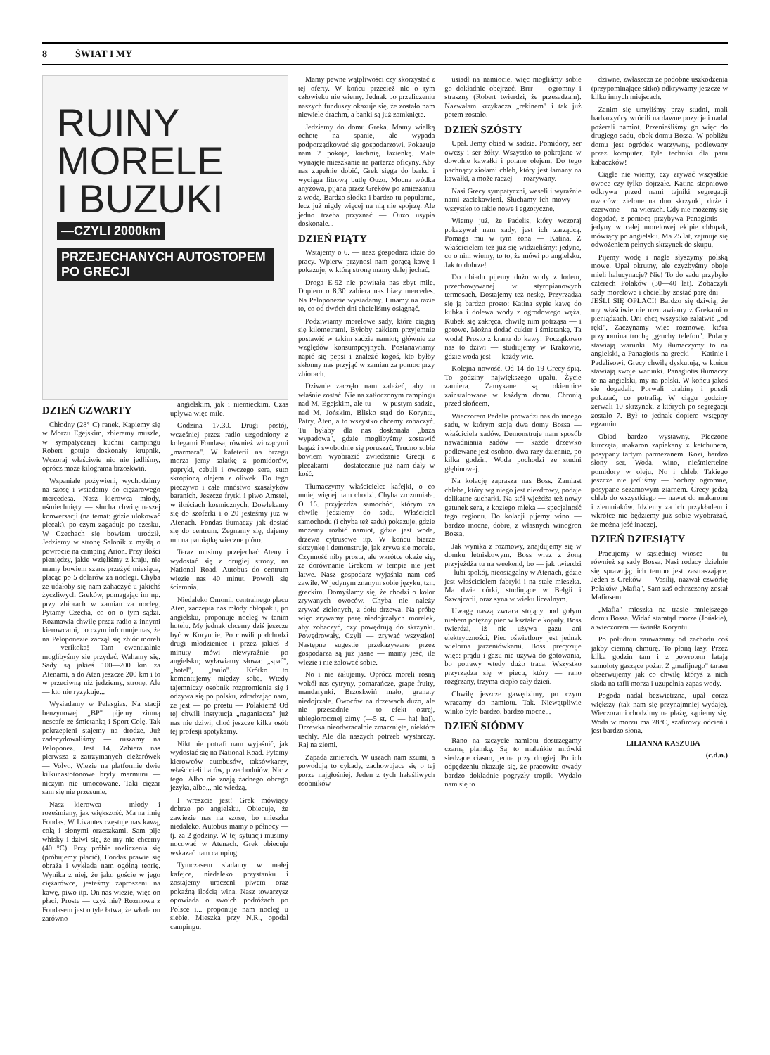8 ŚWIAT I MY
RUINY
MORELE
I BUZUKI
—CZYLI 2000km
PRZEJECHANYCH AUTOSTOPEM PO GRECJI
DZIEŃ CZWARTY
Chłodny (28° C) ranek. Kąpiemy się w Morzu Egejskim, zbieramy muszle, w sympatycznej kuchni campingu Robert gotuje doskonały krupnik. Wczoraj właściwie nic nie jedliśmy, oprócz może kilograma brzoskwiń.
Wspaniale pożywieni, wychodzimy na szosę i wsiadamy do ciężarowego mercedesa. Nasz kierowca młody, uśmiechnięty — słucha chwilę naszej konwersacji (na temat: gdzie ulokować plecak), po czym zagaduje po czesku. W Czechach się bowiem urodził. Jedziemy w stronę Salonik z myślą o powrocie na camping Arion. Przy ilości pieniędzy, jakie wzięliśmy z kraju, nie mamy bowiem szans przeżyć miesiąca, płacąc po 5 dolarów za noclegi. Chyba że udałoby się nam zahaczyć u jakichś życzliwych Greków, pomagając im np. przy zbiorach w zamian za nocleg. Pytamy Czecha, co on o tym sądzi. Rozmawia chwilę przez radio z innymi kierowcami, po czym informuje nas, że na Peloponezie zaczął się zbiór moreli — verikoka! Tam ewentualnie moglibyśmy się przydać. Wahamy się. Sady są jakieś 100—200 km za Atenami, a do Aten jeszcze 200 km i to w przeciwną niż jedziemy, stronę. Ale — kto nie ryzykuje...
Wysiadamy w Pelasgias. Na stacji benzynowej „BP" pijemy zimną nescafe ze śmietanką i Sport-Colę. Tak pokrzepieni stajemy na drodze. Już zadecydowaliśmy — ruszamy na Peloponez. Jest 14. Zabiera nas pierwsza z zatrzymanych ciężarówek — Volvo. Wiezie na platformie dwie kilkunastotonowe bryły marmuru — niczym nie umocowane. Taki ciężar sam się nie przesunie.
Nasz kierowca — młody i roześmiany, jak większość. Ma na imię Fondas. W Livantes częstuje nas kawą, colą i słonymi orzeszkami. Sam pije whisky i dziwi się, że my nie chcemy (40 °C). Przy próbie rozliczenia się (próbujemy płacić), Fondas prawie się obraża i wykłada nam ogólną teorię. Wynika z niej, że jako goście w jego ciężarówce, jesteśmy zaproszeni na kawę, piwo itp. On nas wiezie, więc on płaci. Proste — czyż nie? Rozmowa z Fondasem jest o tyle łatwa, że włada on zarówno
angielskim, jak i niemieckim. Czas upływa więc mile.
Godzina 17.30. Drugi postój, wcześniej przez radio uzgodniony z kolegami Fondasa, również wiozącymi „marmara". W kafeterii na brzegu morza jemy sałatkę z pomidorów, papryki, cebuli i owczego sera, suto skropioną olejem z oliwek. Do tego pieczywo i całe mnóstwo szaszłyków baranich. Jeszcze frytki i piwo Amstel, w ilościach kosmicznych. Dowlekamy się do szoferki i o 20 jesteśmy już w Atenach. Fondas tłumaczy jak dostać się do centrum. Żegnamy się, dajemy mu na pamiątkę wieczne pióro.
Teraz musimy przejechać Ateny i wydostać się z drugiej strony, na National Road. Autobus do centrum wiezie nas 40 minut. Powoli się ściemnia.
Niedaleko Omonii, centralnego placu Aten, zaczepia nas młody chłopak i, po angielsku, proponuje nocleg w tanim hotelu. My jednak chcemy dziś jeszcze być w Koryncie. Po chwili podchodzi drugi młodzieniec i przez jakieś 3 minuty mówi niewyraźnie po angielsku; wyławiamy słowa: „spać", „hotel", „tanio". Krótko to komentujemy między sobą. Wtedy tajemniczy osobnik rozpromienia się i odzywa się po polsku, zdradzając nam, że jest — po prostu — Polakiem! Od tej chwili instytucja „naganiacza" już nas nie dziwi, choć jeszcze kilka osób tej profesji spotykamy.
Nikt nie potrafi nam wyjaśnić, jak wydostać się na National Road. Pytamy kierowców autobusów, taksówkarzy, właścicieli barów, przechodniów. Nic z tego. Albo nie znają żadnego obcego języka, albo... nie wiedzą.
I wreszcie jest! Grek mówiący dobrze po angielsku. Obiecuje, że zawiezie nas na szosę, bo mieszka niedaleko. Autobus mamy o północy — tj. za 2 godziny. W tej sytuacji musimy nocować w Atenach. Grek obiecuje wskazać nam camping.
Tymczasem siadamy w małej kafejce, niedaleko przystanku i zostajemy uraczeni piwem oraz pokaźną ilością wina. Nasz towarzysz opowiada o swoich podróżach po Polsce i... proponuje nam nocleg u siebie. Mieszka przy N.R., opodal campingu.
Mamy pewne wątpliwości czy skorzystać z tej oferty. W końcu przecież nic o tym człowieku nie wiemy. Jednak po przeliczeniu naszych funduszy okazuje się, że zostało nam niewiele drachm, a banki są już zamknięte.
Jedziemy do domu Greka. Mamy wielką ochotę na spanie, ale wypada podporządkować się gospodarzowi. Pokazuje nam 2 pokoje, kuchnię, łazienkę. Małe wynajęte mieszkanie na parterze oficyny. Aby nas zupełnie dobić, Grek sięga do barku i wyciąga litrową butlę Ouzo. Mocna wódka anyżowa, pijana przez Greków po zmieszaniu z wodą. Bardzo słodka i bardzo tu popularna, lecz już nigdy więcej na nią nie spojrzę. Ale jedno trzeba przyznać — Ouzo usypia doskonale...
DZIEŃ PIĄTY
Wstajemy o 6. — nasz gospodarz idzie do pracy. Wpierw przynosi nam gorącą kawę i pokazuje, w którą stronę mamy dalej jechać.
Droga E-92 nie powitała nas zbyt mile. Dopiero o 8.30 zabiera nas biały mercedes. Na Peloponezie wysiadamy. I mamy na razie to, co od dwóch dni chcieliśmy osiągnąć.
Podziwiamy morelowe sady, które ciągną się kilometrami. Byłoby całkiem przyjemnie postawić w takim sadzie namiot; głównie ze względów konsumpcyjnych. Postanawiamy napić się pepsi i znaleźć kogoś, kto byłby skłonny nas przyjąć w zamian za pomoc przy zbiorach.
Dziwnie zaczęło nam zależeć, aby tu właśnie zostać. Nie na zatłoczonym campingu nad M. Egejskim, ale tu — w pustym sadzie, nad M. Jońskim. Blisko stąd do Koryntu, Patry, Aten, a to wszystko chcemy zobaczyć. Tu byłaby dla nas doskonała „baza wypadowa", gdzie moglibyśmy zostawić bagaż i swobodnie się poruszać. Trudno sobie bowiem wyobrazić zwiedzanie Grecji z plecakami — dostatecznie już nam dały w kość.
Tłumaczymy właścicielce kafejki, o co mniej więcej nam chodzi. Chyba zrozumiała. O 16. przyjeżdża samochód, którym za chwilę jedziemy do sadu. Właściciel samochodu (i chyba też sadu) pokazuje, gdzie możemy rozbić namiot, gdzie jest woda, drzewa cytrusowe itp. W końcu bierze skrzynkę i demonstruje, jak zrywa się morele. Czynność niby prosta, ale wkrótce okaże się, że dorównanie Grekom w tempie nie jest łatwe. Nasz gospodarz wyjaśnia nam coś zawile. W jedynym znanym sobie języku, tzn. greckim. Domyślamy się, że chodzi o kolor zrywanych owoców. Chyba nie należy zrywać zielonych, z dołu drzewa. Na próbę więc zrywamy parę niedojrzałych morelek, aby zobaczyć, czy powędrują do skrzynki. Powędrowały. Czyli — zrywać wszystko! Następne sugestie przekazywane przez gospodarza są już jasne — mamy jeść, ile wlezie i nie żałować sobie.
No i nie żałujemy. Oprócz moreli rosną wokół nas cytryny, pomarańcze, grape-fruity, mandarynki. Brzoskwiń mało, granaty niedojrzałe. Owoców na drzewach dużo, ale nie przesadnie — to efekt ostrej, ubiegłorocznej zimy (—5 st. C — ha! ha!). Drzewka nieodwracalnie zmarznięte, niektóre uschły. Ale dla naszych potrzeb wystarczy. Raj na ziemi.
Zapada zmierzch. W uszach nam szumi, a powodują to cykady, zachowujące się o tej porze najgłośniej. Jeden z tych hałaśliwych osobników
usiadł na namiocie, więc mogliśmy sobie go dokładnie obejrzeć. Brrr — ogromny i straszny (Robert twierdzi, że przesadzam). Nazwałam krzykacza „rekinem" i tak już potem zostało.
DZIEŃ SZÓSTY
Upał. Jemy obiad w sadzie. Pomidory, ser owczy i ser żółty. Wszystko to pokrajane w dowolne kawałki i polane olejem. Do tego pachnący ziołami chleb, który jest łamany na kawałki, a może raczej — rozrywany.
Nasi Grecy sympatyczni, weseli i wyraźnie nami zaciekawieni. Słuchamy ich mowy — wszystko to takie nowe i egzotyczne.
Wiemy już, że Padelis, który wczoraj pokazywał nam sady, jest ich zarządcą. Pomaga mu w tym żona — Katina. Z właścicielem też już się widzieliśmy; jedyne, co o nim wiemy, to to, że mówi po angielsku. Jak to dobrze!
Do obiadu pijemy dużo wody z lodem, przechowywanej w styropianowych termosach. Dostajemy też neskę. Przyrządza się ją bardzo prosto: Katina sypie kawę do kubka i dolewa wody z ogrodowego węża. Kubek się zakręca, chwilę nim potrząsa — i gotowe. Można dodać cukier i śmietankę. Ta woda! Prosto z kranu do kawy! Początkowo nas to dziwi — studiujemy w Krakowie, gdzie woda jest — każdy wie.
Kolejna nowość. Od 14 do 19 Grecy śpią. To godziny największego upału. Życie zamiera. Zamykane są okiennice zainstalowane w każdym domu. Chronią przed słońcem.
Wieczorem Padelis prowadzi nas do innego sadu, w którym stoją dwa domy Bossa — właściciela sadów. Demonstruje nam sposób nawadniania sadów — każde drzewko podlewane jest osobno, dwa razy dziennie, po kilka godzin. Woda pochodzi ze studni głębinowej.
Na kolację zaprasza nas Boss. Zamiast chleba, który wg niego jest niezdrowy, podaje delikatne sucharki. Na stół wjeżdża też nowy gatunek sera, z koziego mleka — specjalność tego regionu. Do kolacji pijemy wino — bardzo mocne, dobre, z własnych winogron Bossa.
Jak wynika z rozmowy, znajdujemy się w domku letniskowym. Boss wraz z żoną przyjeżdża tu na weekend, bo — jak twierdzi — lubi spokój, nieosiągalny w Atenach, gdzie jest właścicielem fabryki i na stałe mieszka. Ma dwie córki, studiujące w Belgii i Szwajcarii, oraz syna w wieku licealnym.
Uwagę naszą zwraca stojący pod gołym niebem potężny piec w kształcie kopuły. Boss twierdzi, iż nie używa gazu ani elektryczności. Piec oświetlony jest jednak wielorna jarzeniówkami. Boss precyzuje więc: prądu i gazu nie używa do gotowania, bo potrawy wtedy dużo tracą. Wszystko przyrządza się w piecu, który — rano rozgrzany, trzyma ciepło cały dzień.
Chwilę jeszcze gawędzimy, po czym wracamy do namiotu. Tak. Niewątpliwie winko było bardzo, bardzo mocne...
DZIEŃ SIÓDMY
Rano na szczycie namiotu dostrzegamy czarną plamkę. Są to maleńkie mrówki siedzące ciasno, jedna przy drugiej. Po ich odpędzeniu okazuje się, że pracowite owady bardzo dokładnie pogryzły tropik. Wydało nam się to
dziwne, zwłaszcza że podobne uszkodzenia (przypominające sitko) odkrywamy jeszcze w kilku innych miejscach.
Zanim się umyliśmy przy studni, mali barbarzyńcy wrócili na dawne pozycje i nadal pożerali namiot. Przenieśliśmy go więc do drugiego sadu, obok domu Bossa. W pobliżu domu jest ogródek warzywny, podlewany przez komputer. Tyle techniki dla paru kabaczków!
Ciągle nie wiemy, czy zrywać wszystkie owoce czy tylko dojrzałe. Katina stopniowo odkrywa przed nami tajniki segregacji owoców: zielone na dno skrzynki, duże i czerwone — na wierzch. Gdy nie możemy się dogadać, z pomocą przybywa Panagiotis — jedyny w całej morelowej ekipie chłopak, mówiący po angielsku. Ma 25 lat, zajmuje się odwożeniem pełnych skrzynek do skupu.
Pijemy wodę i nagle słyszymy polską mowę. Upał okrutny, ale czyżbyśmy oboje mieli halucynacje? Nie! To do sadu przybyło czterech Polaków (30—40 lat). Zobaczyli sady morelowe i chcieliby zostać parę dni — JEŚLI SIĘ OPŁACI! Bardzo się dziwią, że my właściwie nie rozmawiamy z Grekami o pieniądzach. Oni chcą wszystko załatwić „od ręki". Zaczynamy więc rozmowę, która przypomina trochę „głuchy telefon". Polacy stawiają warunki. My tłumaczymy to na angielski, a Panagiotis na grecki — Katinie i Padelisowi. Grecy chwilę dyskutują, w końcu stawiają swoje warunki. Panagiotis tłumaczy to na angielski, my na polski. W końcu jakoś się dogadali. Porwali drabiny i poszli pokazać, co potrafią. W ciągu godziny zerwali 10 skrzynek, z których po segregacji zostało 7. Był to jednak dopiero wstępny egzamin.
Obiad bardzo wystawny. Pieczone kurczęta, makaron zapiekany z ketchupem, posypany tartym parmezanem. Kozi, bardzo słony ser. Woda, wino, nieśmiertelne pomidory w oleju. No i chleb. Takiego jeszcze nie jedliśmy — bochny ogromne, posypane sezamowym ziarnem. Grecy jedzą chleb do wszystkiego — nawet do makaronu i ziemniaków. Idziemy za ich przykładem i wkrótce nie będziemy już sobie wyobrażać, że można jeść inaczej.
DZIEŃ DZIESIĄTY
Pracujemy w sąsiedniej wiosce — tu również są sady Bossa. Nasi rodacy dzielnie się sprawują; ich tempo jest zastraszające. Jeden z Greków — Vasilij, nazwał czwórkę Polaków „Mafią". Sam zaś ochrzczony został Mafiosem.
„Mafia" mieszka na trasie mniejszego domu Bossa. Widać stamtąd morze (Jońskie), a wieczorem — światła Koryntu.
Po południu zauważamy od zachodu coś jakby ciemną chmurę. To płoną lasy. Przez kilka godzin tam i z powrotem latają samoloty gaszące pożar. Z „mafijnego" tarasu obserwujemy jak co chwilę któryś z nich siada na tafli morza i uzupełnia zapas wody.
Pogoda nadal bezwietrzna, upał coraz większy (tak nam się przynajmniej wydaje). Wieczorami chodzimy na plażę, kąpiemy się. Woda w morzu ma 28°C, szafirowy odcień i jest bardzo słona.
LILIANNA KASZUBA
(c.d.n.)